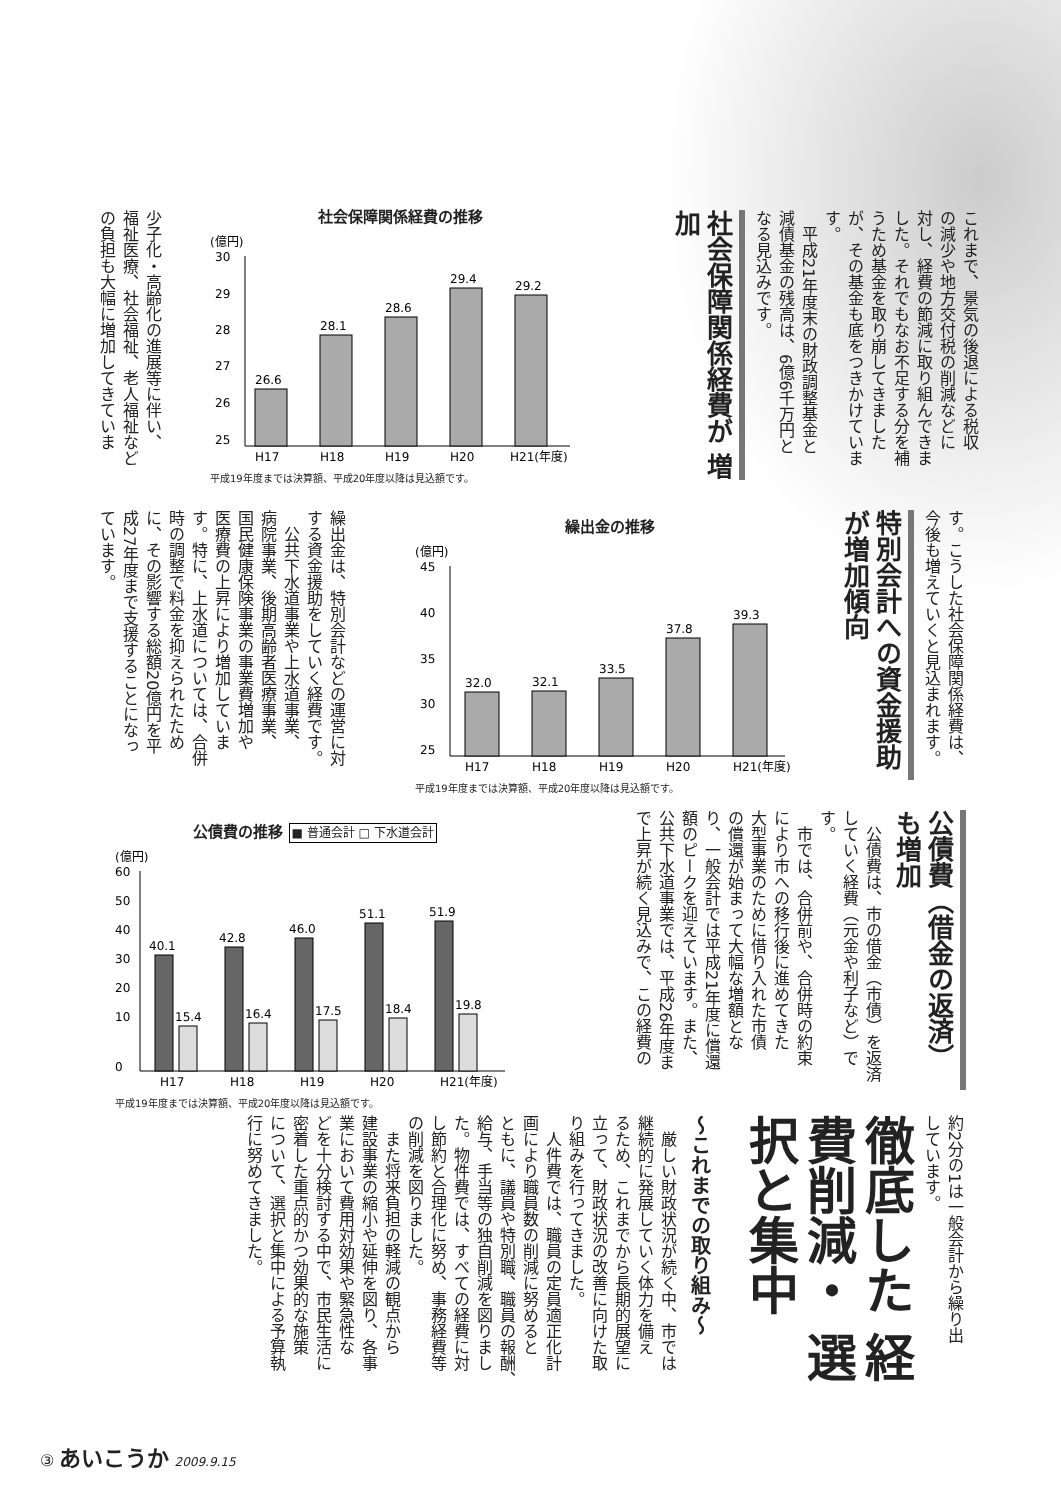これまで、景気の後退による税収 の減少や地方交付税の削減などに 対し、経費の節減に取り組んできま した。それでもなお不足する分を補 うため基金を取り崩してきました が、その基金も底をつきかけていま す。 　平成21年度末の財政調整基金と 減債基金の残高は、6億6千万円と なる見込みです。
社会保障関係経費が 増加
社会保障関係経費の推移
(億円)
30
29
28
27
26
25
26.6
28.1
28.6
29.4
29.2
H17
H18
H19
H20
H21(年度)
平成19年度までは決算額、平成20年度以降は見込額です。
少子化・高齢化の進展等に伴い、 福祉医療、社会福祉、老人福祉など の負担も大幅に増加してきていま
す。こうした社会保障関係経費は、 今後も増えていくと見込まれます。
特別会計への資金援助 が増加傾向
繰出金の推移
(億円)
45
40
35
30
25
32.0
32.1
33.5
37.8
39.3
H17
H18
H19
H20
H21(年度)
平成19年度までは決算額、平成20年度以降は見込額です。
繰出金は、特別会計などの運営に対 する資金援助をしていく経費です。 　公共下水道事業や上水道事業、 病院事業、後期高齢者医療事業、 国民健康保険事業の事業費増加や 医療費の上昇により増加していま す。特に、上水道については、合併 時の調整で料金を抑えられたため に、その影響する総額20億円を平 成27年度まで支援することになっ ています。
公債費（借金の返済） も増加
　公債費は、市の借金（市債）を返済 していく経費（元金や利子など）で す。 　市では、合併前や、合併時の約束 により市への移行後に進めてきた 大型事業のために借り入れた市債 の償還が始まって大幅な増額とな り、一般会計では平成21年度に償還 額のピークを迎えています。また、 公共下水道事業では、平成26年度ま で上昇が続く見込みで、この経費の
公債費の推移 ■ 普通会計 □ 下水道会計
(億円)
60
50
40
30
20
10
0
40.1
15.4
42.8
16.4
46.0
17.5
51.1
18.4
51.9
19.8
H17
H18
H19
H20
H21(年度)
平成19年度までは決算額、平成20年度以降は見込額です。
約2分の1は一般会計から繰り出 しています。
徹底した 経費削減・ 選択と集中
～これまでの取り組み～
　厳しい財政状況が続く中、市では 継続的に発展していく体力を備え るため、これまでから長期的展望に 立って、財政状況の改善に向けた取 り組みを行ってきました。 　人件費では、職員の定員適正化計 画により職員数の削減に努めると ともに、議員や特別職、職員の報酬、 給与、手当等の独自削減を図りまし た。物件費では、すべての経費に対 し節約と合理化に努め、事務経費等 の削減を図りました。 　また将来負担の軽減の観点から 建設事業の縮小や延伸を図り、各事 業において費用対効果や緊急性な どを十分検討する中で、市民生活に 密着した重点的かつ効果的な施策 について、選択と集中による予算執 行に努めてきました。
③ あいこうか 2009.9.15